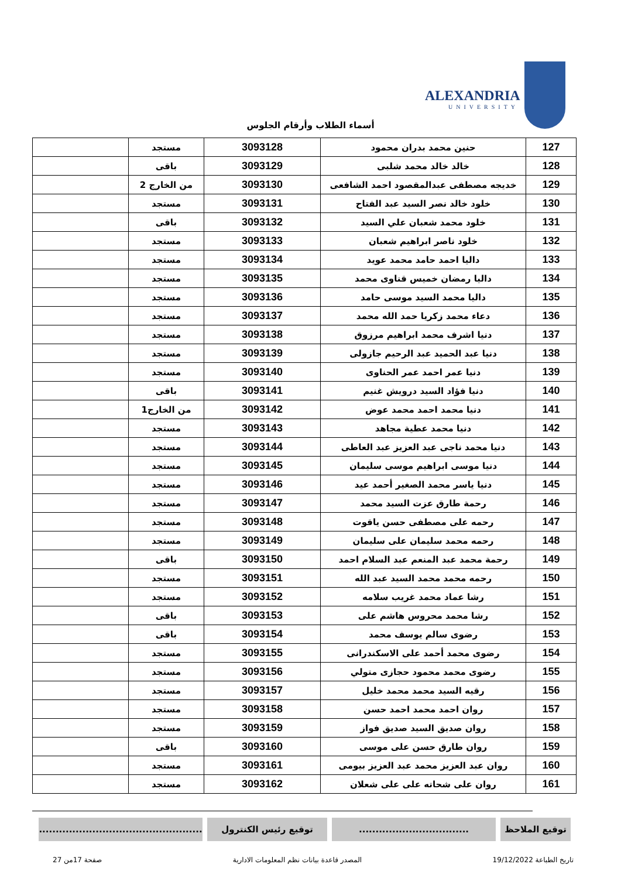ALEXANDRIA
UNIVERSITY
أسماء الطلاب وأرقام الجلوس
| 127 | حنين محمد بدران محمود | 3093128 | مستجد | |
| 128 | خالد خالد محمد شلبى | 3093129 | باقى | |
| 129 | خديجه مصطفى عبدالمقصود احمد الشافعى | 3093130 | من الخارج 2 | |
| 130 | خلود خالد نصر السيد عبد الفتاح | 3093131 | مستجد | |
| 131 | خلود محمد شعبان علي السيد | 3093132 | باقى | |
| 132 | خلود ناصر ابراهيم شعبان | 3093133 | مستجد | |
| 133 | داليا احمد حامد محمد عويد | 3093134 | مستجد | |
| 134 | داليا رمضان خميس قناوى محمد | 3093135 | مستجد | |
| 135 | داليا محمد السيد موسى حامد | 3093136 | مستجد | |
| 136 | دعاء محمد زكريا حمد الله محمد | 3093137 | مستجد | |
| 137 | دنيا اشرف محمد ابراهيم مرزوق | 3093138 | مستجد | |
| 138 | دنيا عبد الحميد عبد الرحيم جازولى | 3093139 | مستجد | |
| 139 | دنيا عمر احمد عمر الحناوى | 3093140 | مستجد | |
| 140 | دنيا فؤاد السيد درويش غنيم | 3093141 | باقى | |
| 141 | دنيا محمد احمد محمد عوض | 3093142 | من الخارج1 | |
| 142 | دنيا محمد عطية مجاهد | 3093143 | مستجد | |
| 143 | دنيا محمد ناجى عبد العزيز عبد العاطى | 3093144 | مستجد | |
| 144 | دنيا موسى ابراهيم موسى سليمان | 3093145 | مستجد | |
| 145 | دنيا ياسر محمد الصغير أحمد عيد | 3093146 | مستجد | |
| 146 | رحمة طارق عزت السيد محمد | 3093147 | مستجد | |
| 147 | رحمه على مصطفى حسن ياقوت | 3093148 | مستجد | |
| 148 | رحمه محمد سليمان على سليمان | 3093149 | مستجد | |
| 149 | رحمة محمد عبد المنعم عبد السلام احمد | 3093150 | باقى | |
| 150 | رحمه محمد محمد السيد عبد الله | 3093151 | مستجد | |
| 151 | رشا عماد محمد غريب سلامه | 3093152 | مستجد | |
| 152 | رشا محمد محروس هاشم على | 3093153 | باقى | |
| 153 | رضوى سالم يوسف محمد | 3093154 | باقى | |
| 154 | رضوى محمد أحمد على الاسكندرانى | 3093155 | مستجد | |
| 155 | رضوى محمد محمود حجازى متولي | 3093156 | مستجد | |
| 156 | رقيه السيد محمد محمد خليل | 3093157 | مستجد | |
| 157 | روان احمد محمد احمد حسن | 3093158 | مستجد | |
| 158 | روان صديق السيد صديق فواز | 3093159 | مستجد | |
| 159 | روان طارق حسن على موسى | 3093160 | باقى | |
| 160 | روان عبد العزيز محمد عبد العزيز بيومى | 3093161 | مستجد | |
| 161 | روان على شحاته على على شعلان | 3093162 | مستجد | |
توقيع الملاحظ .................................
توقيع رئيس الكنترول .................................................
تاريخ الطباعة 19/12/2022 المصدر قاعدة بيانات نظم المعلومات الادارية صفحة 17من 27